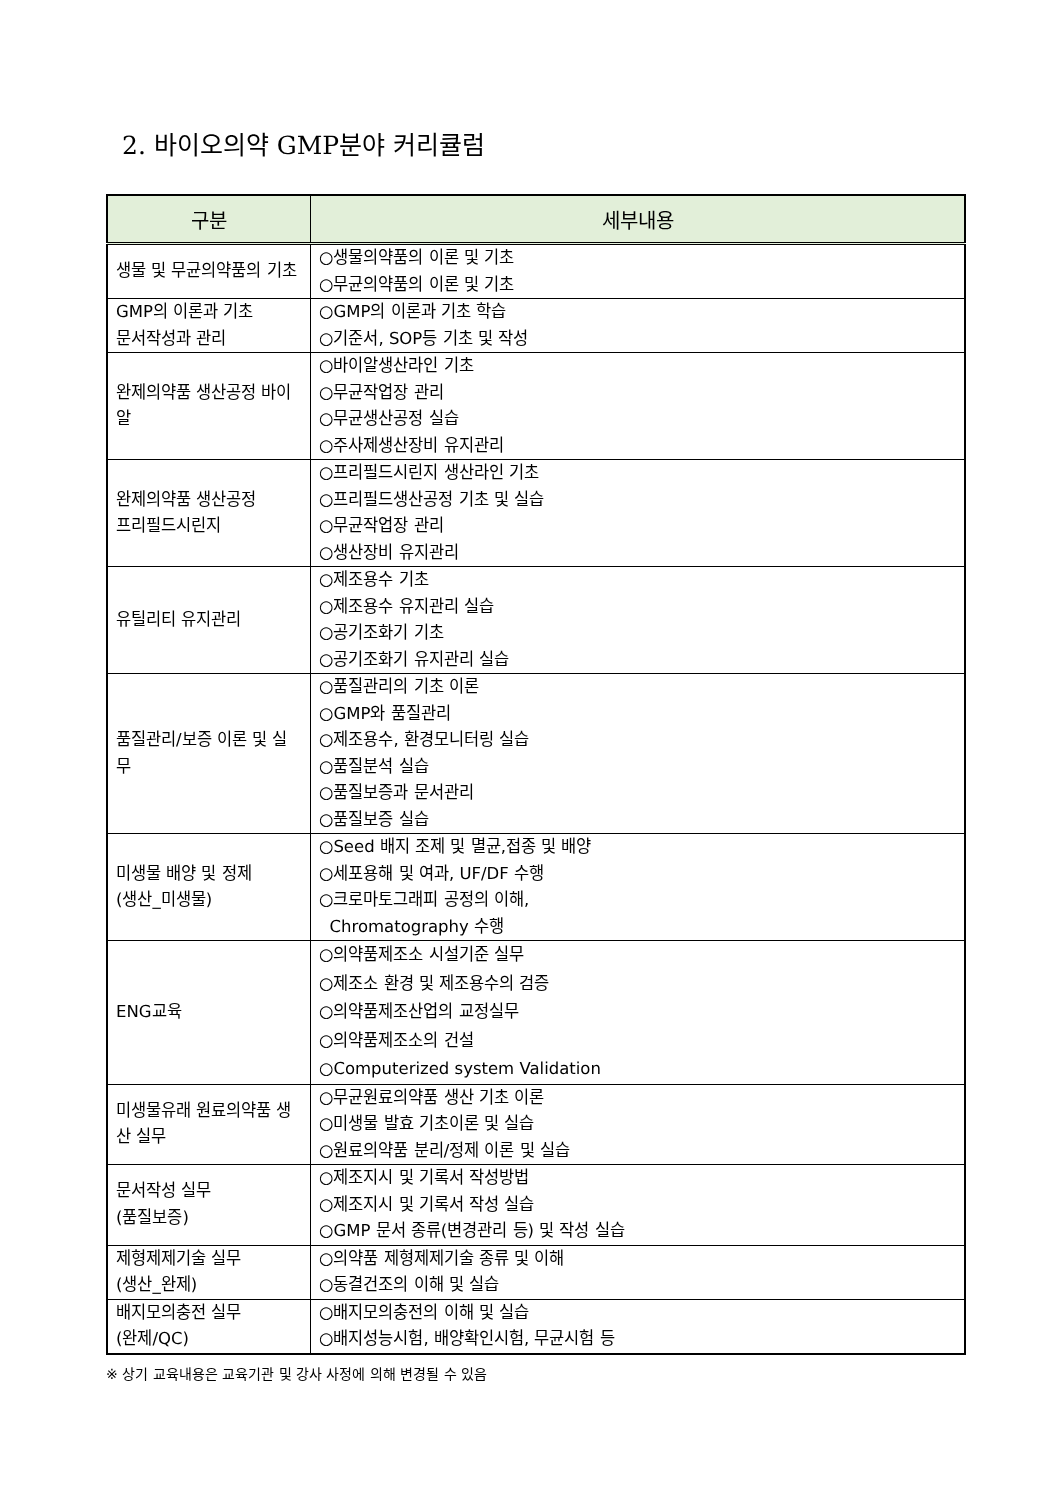2. 바이오의약 GMP분야 커리큘럼
| 구분 | 세부내용 |
| --- | --- |
| 생물 및 무균의약품의 기초 | ○생물의약품의 이론 및 기초 ○무균의약품의 이론 및 기초 |
| GMP의 이론과 기초 문서작성과 관리 | ○GMP의 이론과 기초 학습 ○기준서, SOP등 기초 및 작성 |
| 완제의약품 생산공정 바이알 | ○바이알생산라인 기초 ○무균작업장 관리 ○무균생산공정 실습 ○주사제생산장비 유지관리 |
| 완제의약품 생산공정 프리필드시린지 | ○프리필드시린지 생산라인 기초 ○프리필드생산공정 기초 및 실습 ○무균작업장 관리 ○생산장비 유지관리 |
| 유틸리티 유지관리 | ○제조용수 기초 ○제조용수 유지관리 실습 ○공기조화기 기초 ○공기조화기 유지관리 실습 |
| 품질관리/보증 이론 및 실무 | ○품질관리의 기초 이론 ○GMP와 품질관리 ○제조용수, 환경모니터링 실습 ○품질분석 실습 ○품질보증과 문서관리 ○품질보증 실습 |
| 미생물 배양 및 정제 (생산_미생물) | ○Seed 배지 조제 및 멸균,접종 및 배양 ○세포용해 및 여과, UF/DF 수행 ○크로마토그래피 공정의 이해, Chromatography 수행 |
| ENG교육 | ○의약품제조소 시설기준 실무 ○제조소 환경 및 제조용수의 검증 ○의약품제조산업의 교정실무 ○의약품제조소의 건설 ○Computerized system Validation |
| 미생물유래 원료의약품 생산 실무 | ○무균원료의약품 생산 기초 이론 ○미생물 발효 기초이론 및 실습 ○원료의약품 분리/정제 이론 및 실습 |
| 문서작성 실무 (품질보증) | ○제조지시 및 기록서 작성방법 ○제조지시 및 기록서 작성 실습 ○GMP 문서 종류(변경관리 등) 및 작성 실습 |
| 제형제제기술 실무 (생산_완제) | ○의약품 제형제제기술 종류 및 이해 ○동결건조의 이해 및 실습 |
| 배지모의충전 실무 (완제/QC) | ○배지모의충전의 이해 및 실습 ○배지성능시험, 배양확인시험, 무균시험 등 |
※ 상기 교육내용은 교육기관 및 강사 사정에 의해 변경될 수 있음